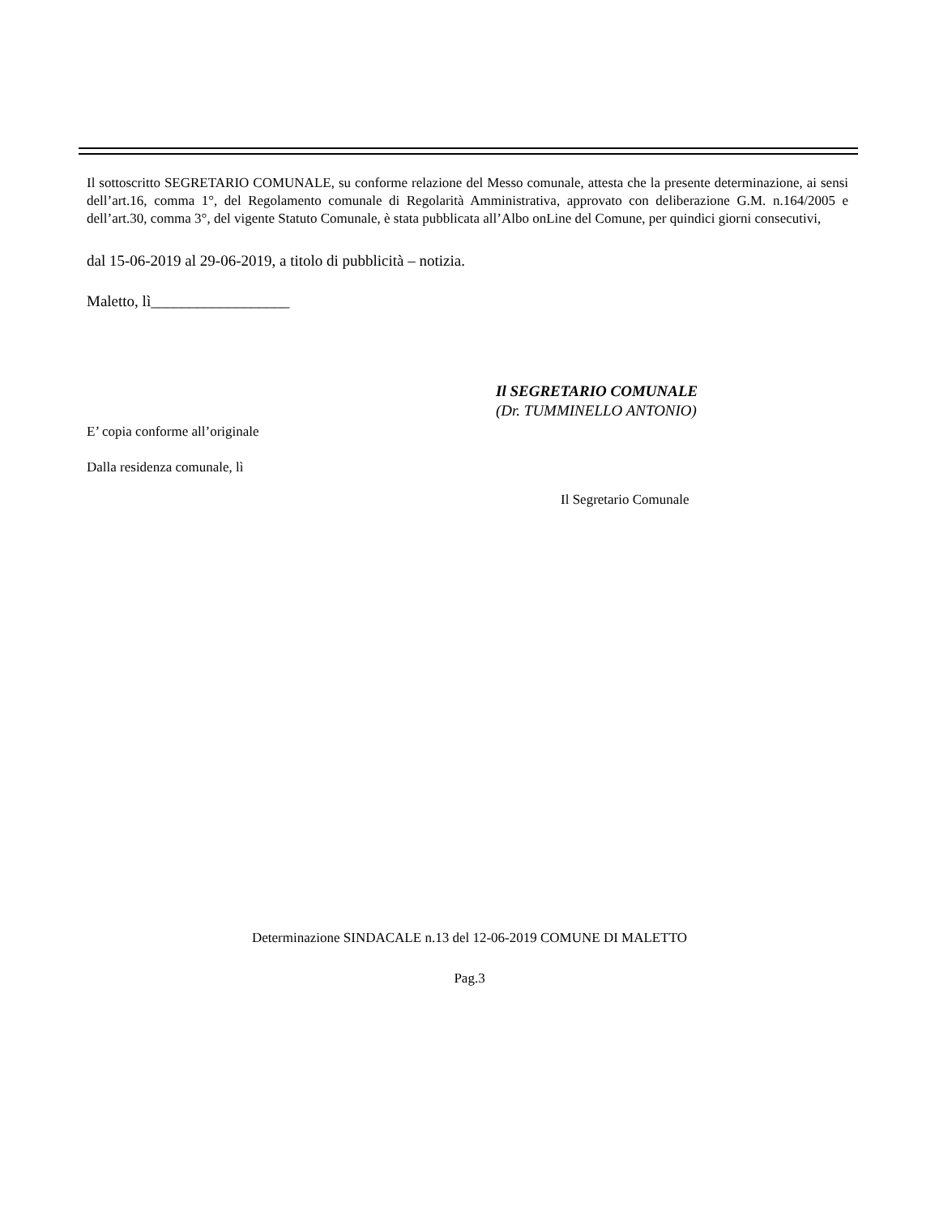Il sottoscritto SEGRETARIO COMUNALE, su conforme relazione del Messo comunale, attesta che la presente determinazione, ai sensi dell’art.16, comma 1°, del Regolamento comunale di Regolarità Amministrativa, approvato con deliberazione G.M. n.164/2005 e dell’art.30, comma 3°, del vigente Statuto Comunale, è stata pubblicata all’Albo onLine del Comune, per quindici giorni consecutivi,
dal 15-06-2019 al 29-06-2019, a titolo di pubblicità – notizia.
Maletto, lì__________________
Il SEGRETARIO COMUNALE
(Dr. TUMMINELLO ANTONIO)
E’ copia conforme all’originale
Dalla residenza comunale, lì
Il Segretario Comunale
Determinazione SINDACALE n.13 del 12-06-2019 COMUNE DI MALETTO
Pag.3